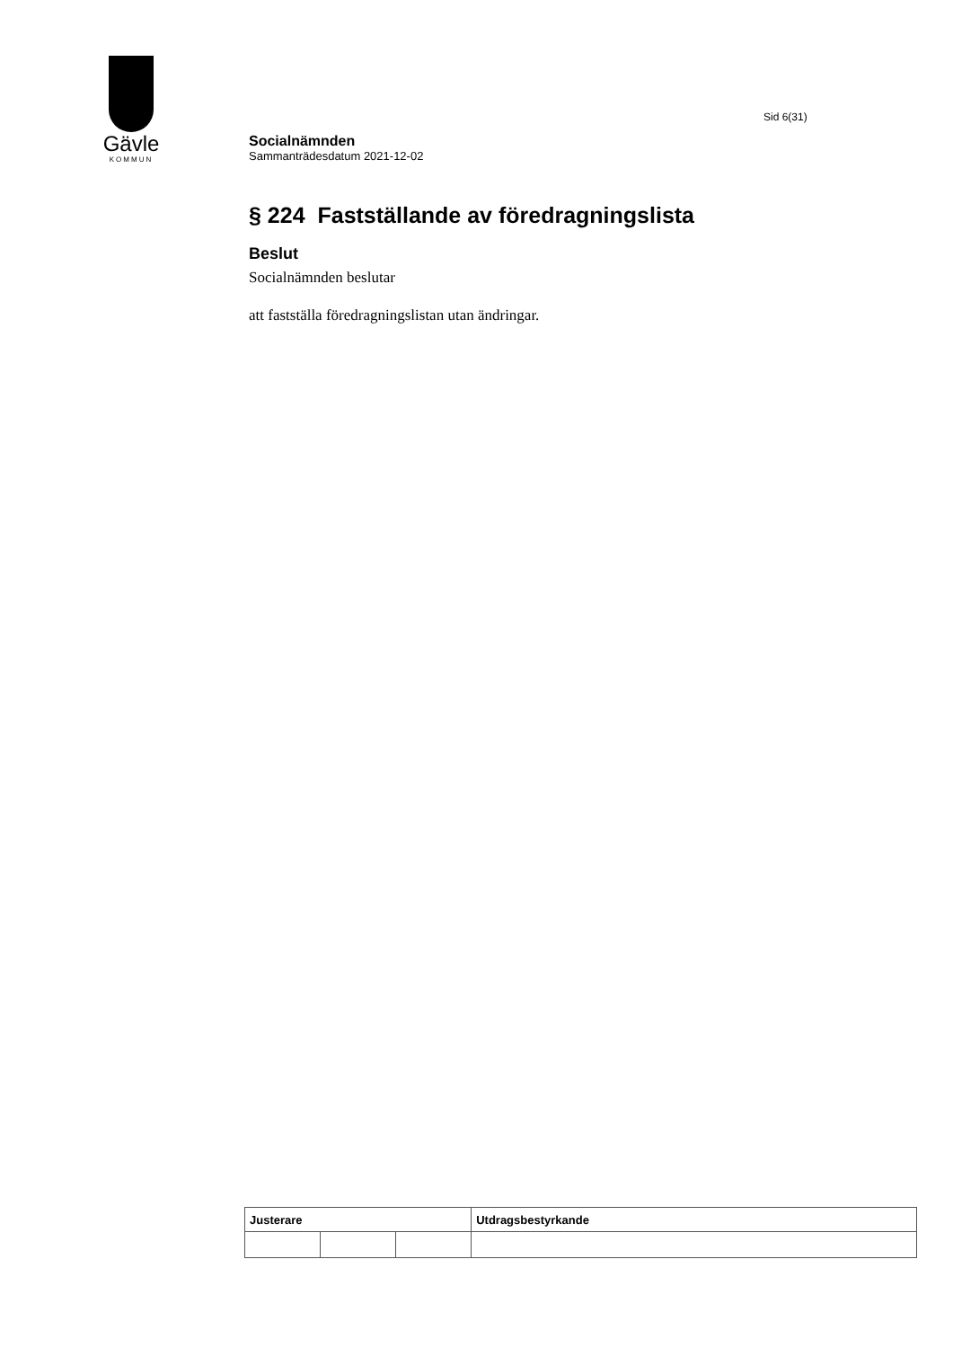Gävle
KOMMUN
Sid 6(31)
Socialnämnden
Sammanträdesdatum 2021-12-02
§ 224 Fastställande av föredragningslista
Beslut
Socialnämnden beslutar
att fastställa föredragningslistan utan ändringar.
| Justerare | | | Utdragsbestyrkande |
| --- | --- | --- | --- |